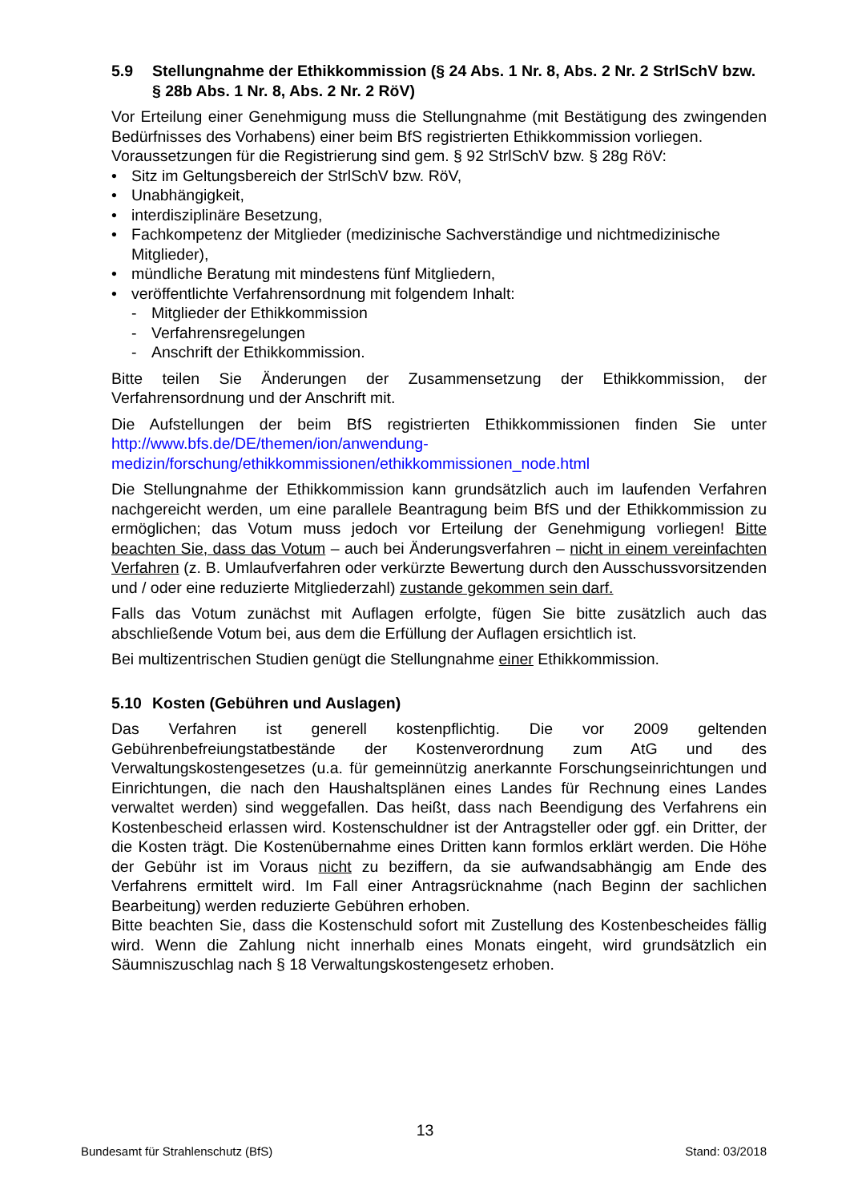5.9 Stellungnahme der Ethikkommission (§ 24 Abs. 1 Nr. 8, Abs. 2 Nr. 2 StrlSchV bzw. § 28b Abs. 1 Nr. 8, Abs. 2 Nr. 2 RöV)
Vor Erteilung einer Genehmigung muss die Stellungnahme (mit Bestätigung des zwingenden Bedürfnisses des Vorhabens) einer beim BfS registrierten Ethikkommission vorliegen.
Voraussetzungen für die Registrierung sind gem. § 92 StrlSchV bzw. § 28g RöV:
• Sitz im Geltungsbereich der StrlSchV bzw. RöV,
• Unabhängigkeit,
• interdisziplinäre Besetzung,
• Fachkompetenz der Mitglieder (medizinische Sachverständige und nichtmedizinische Mitglieder),
• mündliche Beratung mit mindestens fünf Mitgliedern,
• veröffentlichte Verfahrensordnung mit folgendem Inhalt:
- Mitglieder der Ethikkommission
- Verfahrensregelungen
- Anschrift der Ethikkommission.
Bitte teilen Sie Änderungen der Zusammensetzung der Ethikkommission, der Verfahrensordnung und der Anschrift mit.
Die Aufstellungen der beim BfS registrierten Ethikkommissionen finden Sie unter http://www.bfs.de/DE/themen/ion/anwendung-medizin/forschung/ethikkommissionen/ethikkommissionen_node.html
Die Stellungnahme der Ethikkommission kann grundsätzlich auch im laufenden Verfahren nachgereicht werden, um eine parallele Beantragung beim BfS und der Ethikkommission zu ermöglichen; das Votum muss jedoch vor Erteilung der Genehmigung vorliegen! Bitte beachten Sie, dass das Votum – auch bei Änderungsverfahren – nicht in einem vereinfachten Verfahren (z. B. Umlaufverfahren oder verkürzte Bewertung durch den Ausschussvorsitzenden und / oder eine reduzierte Mitgliederzahl) zustande gekommen sein darf.
Falls das Votum zunächst mit Auflagen erfolgte, fügen Sie bitte zusätzlich auch das abschließende Votum bei, aus dem die Erfüllung der Auflagen ersichtlich ist.
Bei multizentrischen Studien genügt die Stellungnahme einer Ethikkommission.
5.10 Kosten (Gebühren und Auslagen)
Das Verfahren ist generell kostenpflichtig. Die vor 2009 geltenden Gebührenbefreiungstatbestände der Kostenverordnung zum AtG und des Verwaltungskostengesetzes (u.a. für gemeinnützig anerkannte Forschungseinrichtungen und Einrichtungen, die nach den Haushaltsplänen eines Landes für Rechnung eines Landes verwaltet werden) sind weggefallen. Das heißt, dass nach Beendigung des Verfahrens ein Kostenbescheid erlassen wird. Kostenschuldner ist der Antragsteller oder ggf. ein Dritter, der die Kosten trägt. Die Kostenübernahme eines Dritten kann formlos erklärt werden. Die Höhe der Gebühr ist im Voraus nicht zu beziffern, da sie aufwandsabhängig am Ende des Verfahrens ermittelt wird. Im Fall einer Antragsrücknahme (nach Beginn der sachlichen Bearbeitung) werden reduzierte Gebühren erhoben.
Bitte beachten Sie, dass die Kostenschuld sofort mit Zustellung des Kostenbescheides fällig wird. Wenn die Zahlung nicht innerhalb eines Monats eingeht, wird grundsätzlich ein Säumniszuschlag nach § 18 Verwaltungskostengesetz erhoben.
13
Bundesamt für Strahlenschutz (BfS) Stand: 03/2018